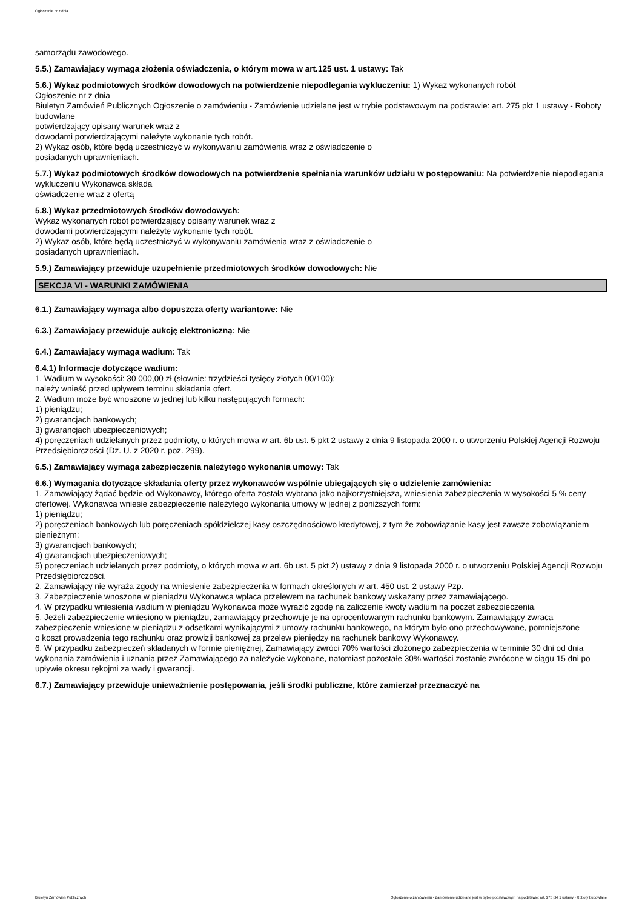Ogłoszenie nr z dnia
samorządu zawodowego.
5.5.) Zamawiający wymaga złożenia oświadczenia, o którym mowa w art.125 ust. 1 ustawy: Tak
5.6.) Wykaz podmiotowych środków dowodowych na potwierdzenie niepodlegania wykluczeniu: 1) Wykaz wykonanych robót
Ogłoszenie nr z dnia
Biuletyn Zamówień Publicznych Ogłoszenie o zamówieniu - Zamówienie udzielane jest w trybie podstawowym na podstawie: art. 275 pkt 1 ustawy - Roboty budowlane
potwierdzający opisany warunek wraz z
dowodami potwierdzającymi należyte wykonanie tych robót.
2) Wykaz osób, które będą uczestniczyć w wykonywaniu zamówienia wraz z oświadczenie o
posiadanych uprawnieniach.
5.7.) Wykaz podmiotowych środków dowodowych na potwierdzenie spełniania warunków udziału w postępowaniu: Na potwierdzenie niepodlegania wykluczeniu Wykonawca składa
oświadczenie wraz z ofertą
5.8.) Wykaz przedmiotowych środków dowodowych:
Wykaz wykonanych robót potwierdzający opisany warunek wraz z
dowodami potwierdzającymi należyte wykonanie tych robót.
2) Wykaz osób, które będą uczestniczyć w wykonywaniu zamówienia wraz z oświadczenie o
posiadanych uprawnieniach.
5.9.) Zamawiający przewiduje uzupełnienie przedmiotowych środków dowodowych: Nie
SEKCJA VI - WARUNKI ZAMÓWIENIA
6.1.) Zamawiający wymaga albo dopuszcza oferty wariantowe: Nie
6.3.) Zamawiający przewiduje aukcję elektroniczną: Nie
6.4.) Zamawiający wymaga wadium: Tak
6.4.1) Informacje dotyczące wadium:
1. Wadium w wysokości: 30 000,00 zł (słownie: trzydzieści tysięcy złotych 00/100);
należy wnieść przed upływem terminu składania ofert.
2. Wadium może być wnoszone w jednej lub kilku następujących formach:
1) pieniądzu;
2) gwarancjach bankowych;
3) gwarancjach ubezpieczeniowych;
4) poręczeniach udzielanych przez podmioty, o których mowa w art. 6b ust. 5 pkt 2 ustawy z dnia 9 listopada 2000 r. o utworzeniu Polskiej Agencji Rozwoju Przedsiębiorczości (Dz. U. z 2020 r. poz. 299).
6.5.) Zamawiający wymaga zabezpieczenia należytego wykonania umowy: Tak
6.6.) Wymagania dotyczące składania oferty przez wykonawców wspólnie ubiegających się o udzielenie zamówienia:
1. Zamawiający żądać będzie od Wykonawcy, którego oferta została wybrana jako najkorzystniejsza, wniesienia zabezpieczenia w wysokości 5 % ceny ofertowej. Wykonawca wniesie zabezpieczenie należytego wykonania umowy w jednej z poniższych form:
1) pieniądzu;
2) poręczeniach bankowych lub poręczeniach spółdzielczej kasy oszczędnościowo kredytowej, z tym że zobowiązanie kasy jest zawsze zobowiązaniem pieniężnym;
3) gwarancjach bankowych;
4) gwarancjach ubezpieczeniowych;
5) poręczeniach udzielanych przez podmioty, o których mowa w art. 6b ust. 5 pkt 2) ustawy z dnia 9 listopada 2000 r. o utworzeniu Polskiej Agencji Rozwoju Przedsiębiorczości.
2. Zamawiający nie wyraża zgody na wniesienie zabezpieczenia w formach określonych w art. 450 ust. 2 ustawy Pzp.
3. Zabezpieczenie wnoszone w pieniądzu Wykonawca wpłaca przelewem na rachunek bankowy wskazany przez zamawiającego.
4. W przypadku wniesienia wadium w pieniądzu Wykonawca może wyrazić zgodę na zaliczenie kwoty wadium na poczet zabezpieczenia.
5. Jeżeli zabezpieczenie wniesiono w pieniądzu, zamawiający przechowuje je na oprocentowanym rachunku bankowym. Zamawiający zwraca zabezpieczenie wniesione w pieniądzu z odsetkami wynikającymi z umowy rachunku bankowego, na którym było ono przechowywane, pomniejszone
o koszt prowadzenia tego rachunku oraz prowizji bankowej za przelew pieniędzy na rachunek bankowy Wykonawcy.
6. W przypadku zabezpieczeń składanych w formie pieniężnej, Zamawiający zwróci 70% wartości złożonego zabezpieczenia w terminie 30 dni od dnia wykonania zamówienia i uznania przez Zamawiającego za należycie wykonane, natomiast pozostałe 30% wartości zostanie zwrócone w ciągu 15 dni po upływie okresu rękojmi za wady i gwarancji.
6.7.) Zamawiający przewiduje unieważnienie postępowania, jeśli środki publiczne, które zamierzał przeznaczyć na
Biuletyn Zamówień Publicznych Ogłoszenie o zamówieniu - Zamówienie udzielane jest w trybie podstawowym na podstawie: art. 275 pkt 1 ustawy - Roboty budowlane